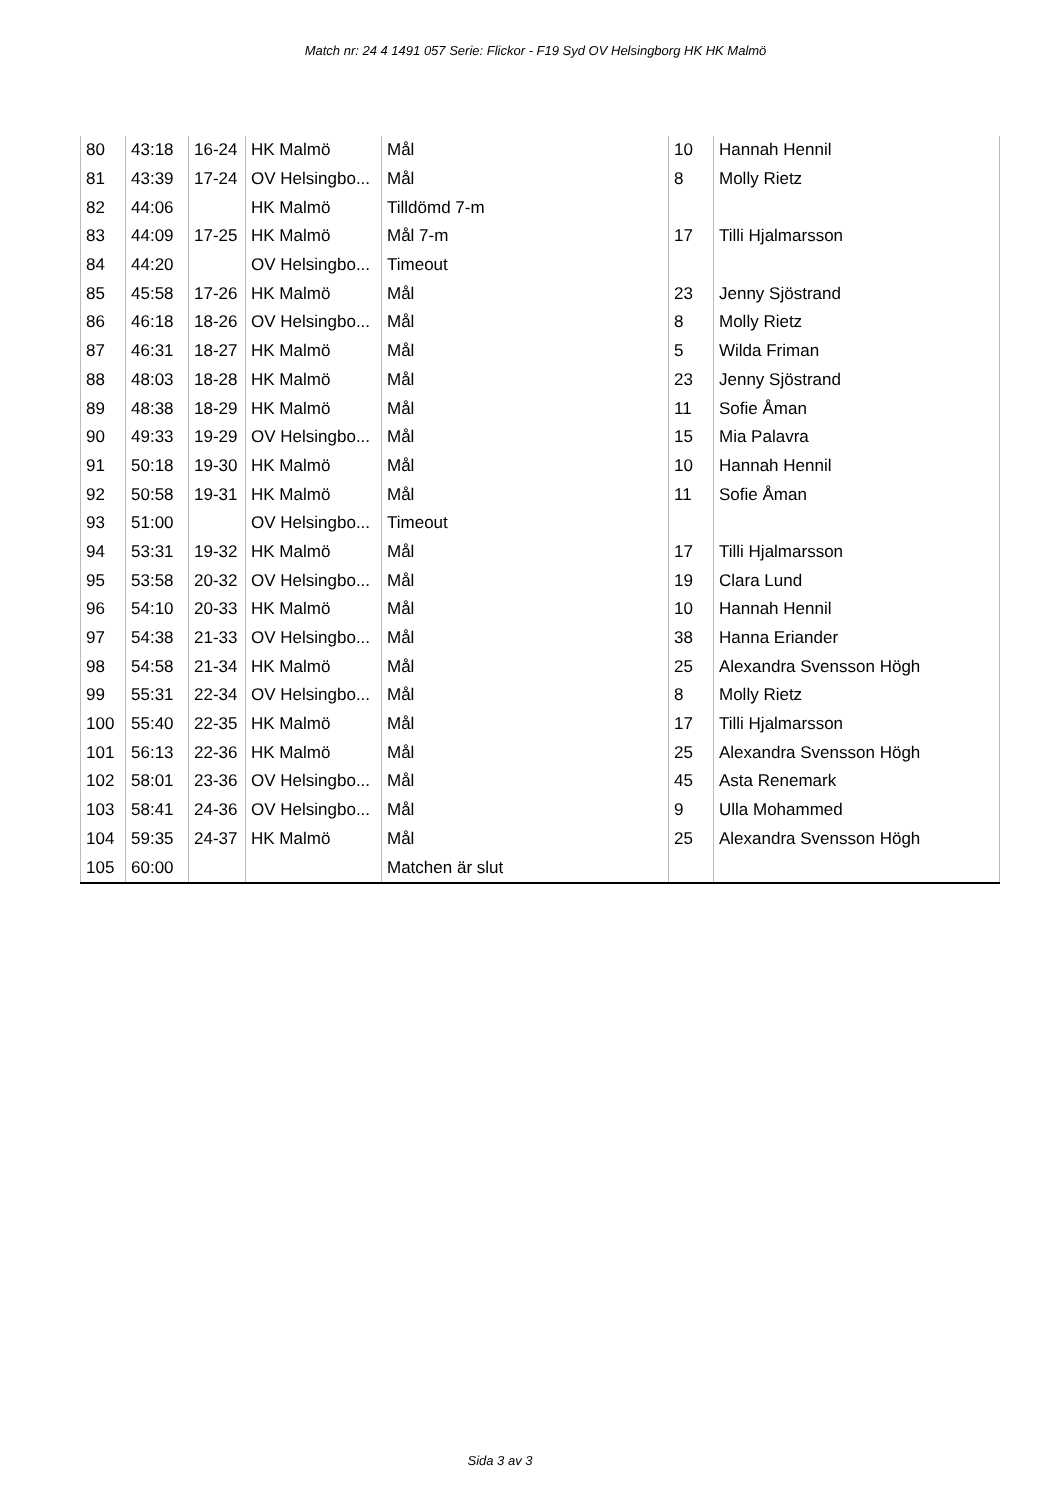Match nr: 24 4 1491 057 Serie: Flickor - F19 Syd OV Helsingborg HK HK Malmö
| 80 | 43:18 | 16-24 | HK Malmö | Mål | 10 | Hannah Hennil |
| 81 | 43:39 | 17-24 | OV Helsingbo... | Mål | 8 | Molly Rietz |
| 82 | 44:06 | | HK Malmö | Tilldömd 7-m | | |
| 83 | 44:09 | 17-25 | HK Malmö | Mål 7-m | 17 | Tilli Hjalmarsson |
| 84 | 44:20 | | OV Helsingbo... | Timeout | | |
| 85 | 45:58 | 17-26 | HK Malmö | Mål | 23 | Jenny Sjöstrand |
| 86 | 46:18 | 18-26 | OV Helsingbo... | Mål | 8 | Molly Rietz |
| 87 | 46:31 | 18-27 | HK Malmö | Mål | 5 | Wilda Friman |
| 88 | 48:03 | 18-28 | HK Malmö | Mål | 23 | Jenny Sjöstrand |
| 89 | 48:38 | 18-29 | HK Malmö | Mål | 11 | Sofie Åman |
| 90 | 49:33 | 19-29 | OV Helsingbo... | Mål | 15 | Mia Palavra |
| 91 | 50:18 | 19-30 | HK Malmö | Mål | 10 | Hannah Hennil |
| 92 | 50:58 | 19-31 | HK Malmö | Mål | 11 | Sofie Åman |
| 93 | 51:00 | | OV Helsingbo... | Timeout | | |
| 94 | 53:31 | 19-32 | HK Malmö | Mål | 17 | Tilli Hjalmarsson |
| 95 | 53:58 | 20-32 | OV Helsingbo... | Mål | 19 | Clara Lund |
| 96 | 54:10 | 20-33 | HK Malmö | Mål | 10 | Hannah Hennil |
| 97 | 54:38 | 21-33 | OV Helsingbo... | Mål | 38 | Hanna Eriander |
| 98 | 54:58 | 21-34 | HK Malmö | Mål | 25 | Alexandra Svensson Högh |
| 99 | 55:31 | 22-34 | OV Helsingbo... | Mål | 8 | Molly Rietz |
| 100 | 55:40 | 22-35 | HK Malmö | Mål | 17 | Tilli Hjalmarsson |
| 101 | 56:13 | 22-36 | HK Malmö | Mål | 25 | Alexandra Svensson Högh |
| 102 | 58:01 | 23-36 | OV Helsingbo... | Mål | 45 | Asta Renemark |
| 103 | 58:41 | 24-36 | OV Helsingbo... | Mål | 9 | Ulla Mohammed |
| 104 | 59:35 | 24-37 | HK Malmö | Mål | 25 | Alexandra Svensson Högh |
| 105 | 60:00 | | | Matchen är slut | | |
Sida 3 av 3